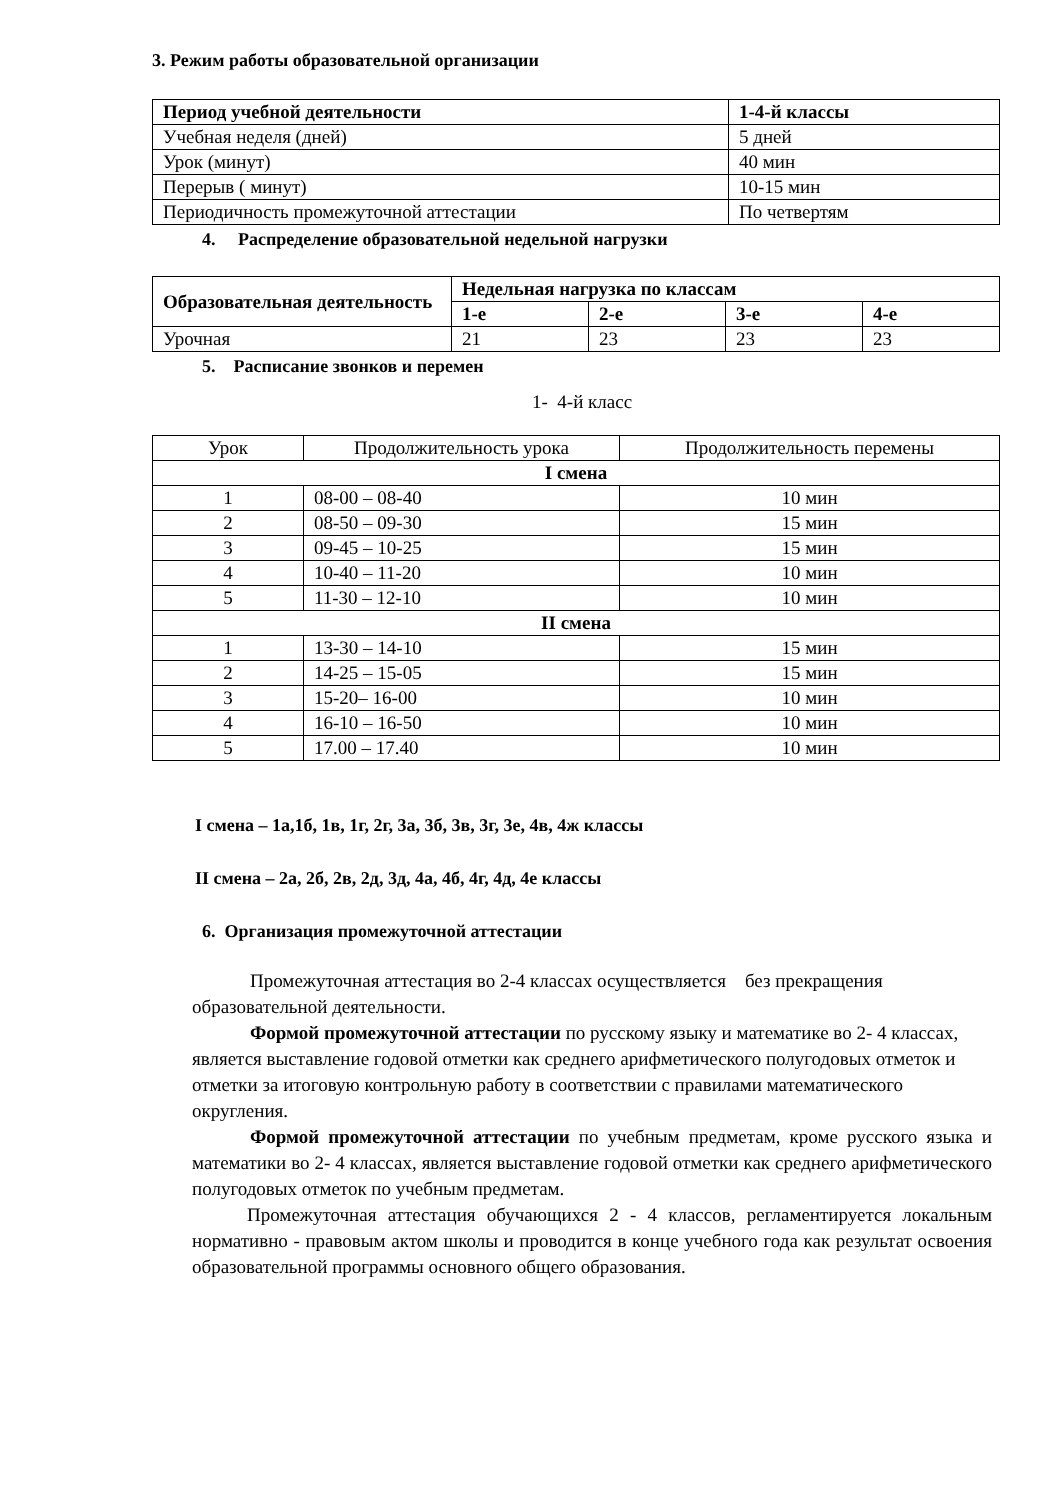3. Режим работы образовательной организации
| Период учебной деятельности | 1-4-й классы |
| --- | --- |
| Учебная неделя (дней) | 5 дней |
| Урок (минут) | 40 мин |
| Перерыв ( минут) | 10-15 мин |
| Периодичность промежуточной аттестации | По четвертям |
4. Распределение образовательной недельной нагрузки
| Образовательная деятельность | Недельная нагрузка по классам | | | |
| --- | --- | --- | --- | --- |
| | 1-е | 2-е | 3-е | 4-е |
| Урочная | 21 | 23 | 23 | 23 |
5. Расписание звонков и перемен
1- 4-й класс
| Урок | Продолжительность урока | Продолжительность перемены |
| I смена | | |
| 1 | 08-00 – 08-40 | 10 мин |
| 2 | 08-50 – 09-30 | 15 мин |
| 3 | 09-45 – 10-25 | 15 мин |
| 4 | 10-40 – 11-20 | 10 мин |
| 5 | 11-30 – 12-10 | 10 мин |
| II смена | | |
| 1 | 13-30 – 14-10 | 15 мин |
| 2 | 14-25 – 15-05 | 15 мин |
| 3 | 15-20– 16-00 | 10 мин |
| 4 | 16-10 – 16-50 | 10 мин |
| 5 | 17.00 – 17.40 | 10 мин |
I смена – 1а,1б, 1в, 1г, 2г, 3а, 3б, 3в, 3г, 3е, 4в, 4ж классы
II смена – 2а, 2б, 2в, 2д, 3д, 4а, 4б, 4г, 4д, 4е классы
6. Организация промежуточной аттестации
Промежуточная аттестация во 2-4 классах осуществляется без прекращения образовательной деятельности.
Формой промежуточной аттестации по русскому языку и математике во 2- 4 классах, является выставление годовой отметки как среднего арифметического полугодовых отметок и отметки за итоговую контрольную работу в соответствии с правилами математического округления.
Формой промежуточной аттестации по учебным предметам, кроме русского языка и математики во 2- 4 классах, является выставление годовой отметки как среднего арифметического полугодовых отметок по учебным предметам.
Промежуточная аттестация обучающихся 2 - 4 классов, регламентируется локальным нормативно - правовым актом школы и проводится в конце учебного года как результат освоения образовательной программы основного общего образования.